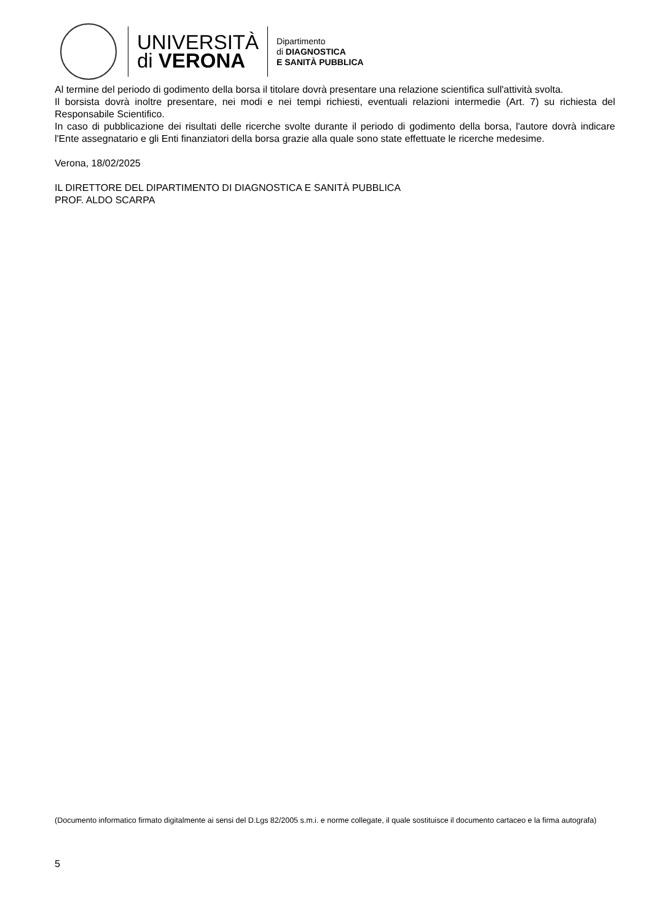UNIVERSITÀ
di VERONA
Dipartimento
di DIAGNOSTICA
E SANITÀ PUBBLICA
Al termine del periodo di godimento della borsa il titolare dovrà presentare una relazione scientifica sull'attività svolta.
Il borsista dovrà inoltre presentare, nei modi e nei tempi richiesti, eventuali relazioni intermedie (Art. 7) su richiesta del Responsabile Scientifico.
In caso di pubblicazione dei risultati delle ricerche svolte durante il periodo di godimento della borsa, l'autore dovrà indicare l'Ente assegnatario e gli Enti finanziatori della borsa grazie alla quale sono state effettuate le ricerche medesime.
Verona, 18/02/2025
IL DIRETTORE DEL DIPARTIMENTO DI DIAGNOSTICA E SANITÀ PUBBLICA
PROF. ALDO SCARPA
(Documento informatico firmato digitalmente ai sensi del D.Lgs 82/2005 s.m.i. e norme collegate, il quale sostituisce il documento cartaceo e la firma autografa)
5